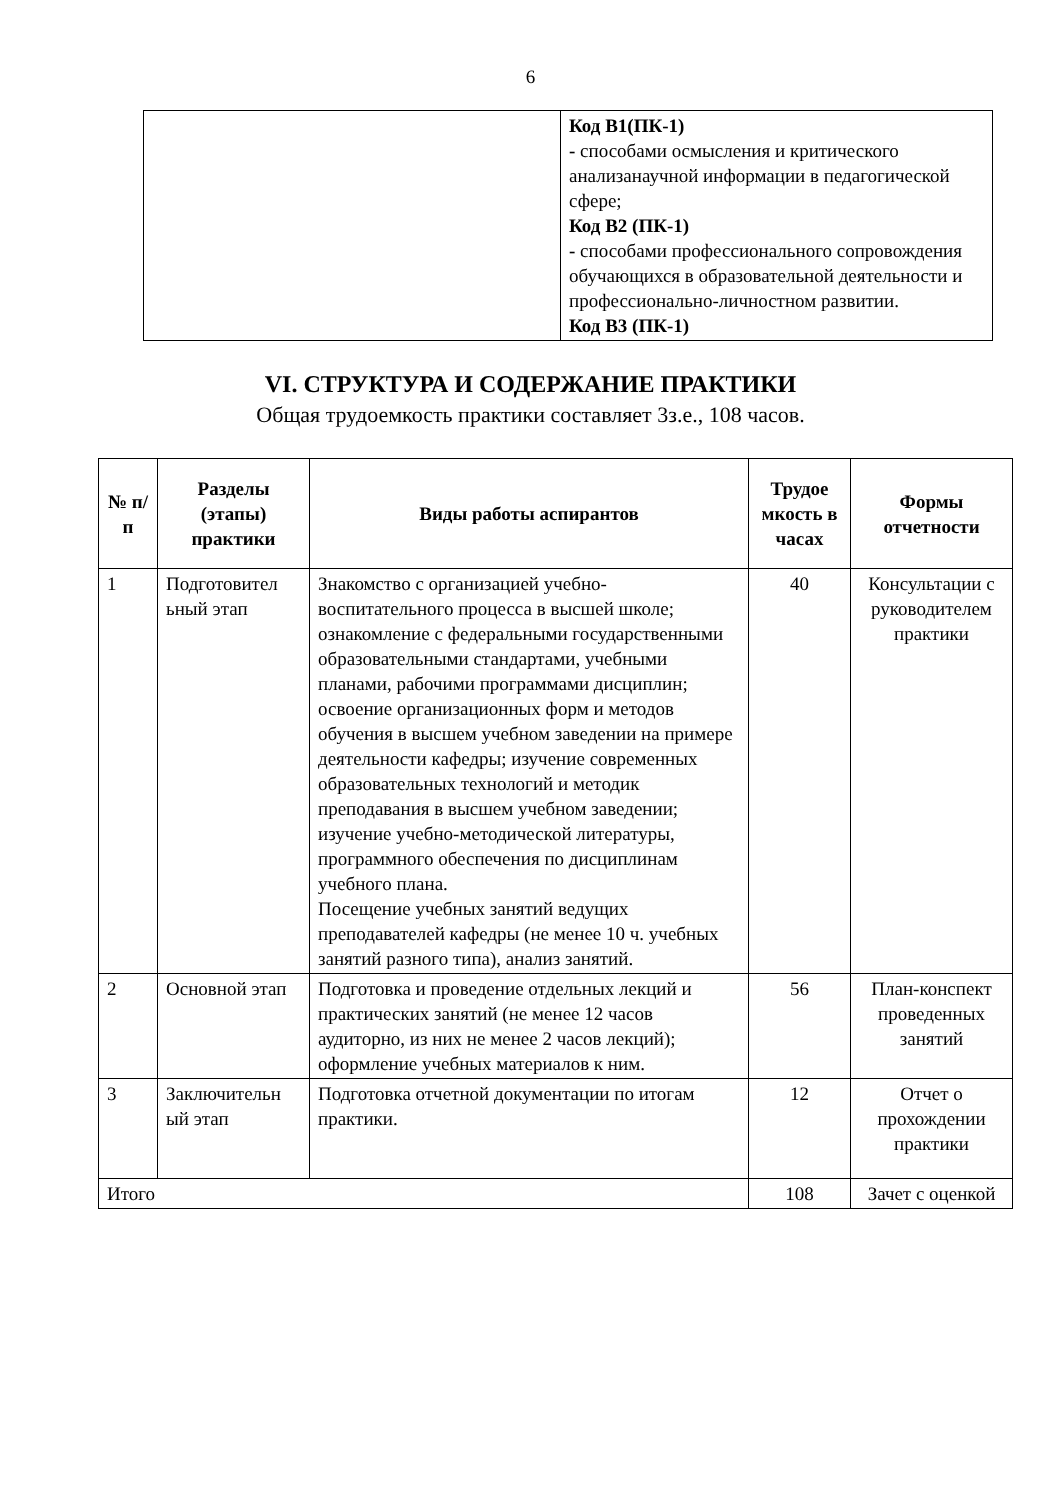6
| | Код В1(ПК-1) - способами осмысления и критического анализанаучной информации в педагогической сфере; Код В2 (ПК-1) - способами профессионального сопровождения обучающихся в образовательной деятельности и профессионально-личностном развитии. Код В3 (ПК-1) |
VI. СТРУКТУРА И СОДЕРЖАНИЕ ПРАКТИКИ
Общая трудоемкость практики составляет 3з.е., 108 часов.
| № п/п | Разделы (этапы) практики | Виды работы аспирантов | Трудое мкость в часах | Формы отчетности |
| --- | --- | --- | --- | --- |
| 1 | Подготовител ьный этап | Знакомство с организацией учебно-воспитательного процесса в высшей школе; ознакомление с федеральными государственными образовательными стандартами, учебными планами, рабочими программами дисциплин; освоение организационных форм и методов обучения в высшем учебном заведении на примере деятельности кафедры; изучение современных образовательных технологий и методик преподавания в высшем учебном заведении; изучение учебно-методической литературы, программного обеспечения по дисциплинам учебного плана. Посещение учебных занятий ведущих преподавателей кафедры (не менее 10 ч. учебных занятий разного типа), анализ занятий. | 40 | Консультации с руководителем практики |
| 2 | Основной этап | Подготовка и проведение отдельных лекций и практических занятий (не менее 12 часов аудиторно, из них не менее 2 часов лекций); оформление учебных материалов к ним. | 56 | План-конспект проведенных занятий |
| 3 | Заключительн ый этап | Подготовка отчетной документации по итогам практики. | 12 | Отчет о прохождении практики |
| Итого | | | 108 | Зачет с оценкой |